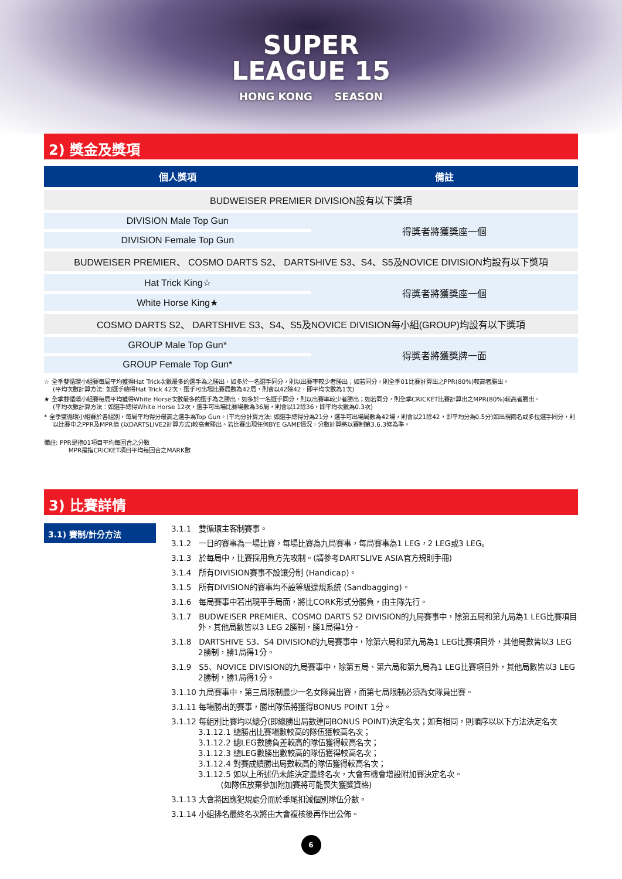SUPER
LEAGUE 15 HONG KONG SEASON
2) 獎金及獎項
| 個人獎項 | 備註 |
| --- | --- |
| BUDWEISER PREMIER DIVISION設有以下獎項 | |
| DIVISION Male Top Gun | 得獎者將獲獎座一個 |
| DIVISION Female Top Gun | |
| BUDWEISER PREMIER、 COSMO DARTS S2、 DARTSHIVE S3、S4、S5及NOVICE DIVISION均設有以下獎項 | |
| Hat Trick King☆ | 得獎者將獲獎座一個 |
| White Horse King★ | |
| COSMO DARTS S2、 DARTSHIVE S3、S4、S5及NOVICE DIVISION每小組(GROUP)均設有以下獎項 | |
| GROUP Male Top Gun* | 得獎者將獲獎牌一面 |
| GROUP Female Top Gun* | |
☆ 全季雙循環小組賽每局平均獲得Hat Trick次數最多的選手為之勝出，如多於一名選手同分，則以出賽率較少者勝出；如若同分，則全季01比賽計算出之PPR(80%)較高者勝出。
(平均次數計算方法: 如選手總得Hat Trick 42次，選手可出場比賽局數為42局，則會以42除42，即平均次數為1次)
★ 全季雙循環小組賽每局平均獲得White Horse次數最多的選手為之勝出，如多於一名選手同分，則以出賽率較少者勝出；如若同分，則全季CRICKET比賽計算出之MPR(80%)較高者勝出。
(平均次數計算方法：如選手總得White Horse 12次，選手可出場比賽場數為36局，則會以12除36，即平均次數為0.3次)
* 全季雙循環小組賽於各組別，每局平均得分最高之選手為Top Gun。(平均分計算方法: 如選手總得分為21分，選手可出場局數為42場，則會以21除42，即平均分為0.5分)如出現兩名或多位選手同分，則以比賽中之PPR及MPR值 (以DARTSLIVE2計算方式)較高者勝出。若比賽出現任何BYE GAME情況，分數計算將以賽制第3.6.3條為準。
備註: PPR是指01項目平均每回合之分數
MPR是指CRICKET項目平均每回合之MARK數
3) 比賽詳情
3.1) 賽制/計分方法
3.1.1 雙循環主客制賽事。
3.1.2 一日的賽事為一場比賽，每場比賽為九局賽事，每局賽事為1 LEG，2 LEG或3 LEG。
3.1.3 於每局中，比賽採用負方先攻制。(請參考DARTSLIVE ASIA官方規則手冊)
3.1.4 所有DIVISION賽事不設讓分制 (Handicap)。
3.1.5 所有DIVISION的賽事均不設等級違規系統 (Sandbagging)。
3.1.6 每局賽事中若出現平手局面，將比CORK形式分勝負，由主隊先行。
3.1.7 BUDWEISER PREMIER、COSMO DARTS S2 DIVISION的九局賽事中，除第五局和第九局為1 LEG比賽項目外，其他局數皆以3 LEG 2勝制，勝1局得1分。
3.1.8 DARTSHIVE S3、S4 DIVISION的九局賽事中，除第六局和第九局為1 LEG比賽項目外，其他局數皆以3 LEG 2勝制，勝1局得1分。
3.1.9 S5、NOVICE DIVISION的九局賽事中，除第五局、第六局和第九局為1 LEG比賽項目外，其他局數皆以3 LEG 2勝制，勝1局得1分。
3.1.10 九局賽事中，第三局限制最少一名女隊員出賽，而第七局限制必須為女隊員出賽。
3.1.11 每場勝出的賽事，勝出隊伍將獲得BONUS POINT 1分。
3.1.12 每組別比賽均以總分(即總勝出局數連同BONUS POINT)決定名次；如有相同，則順序以以下方法決定名次
3.1.12.1 總勝出比賽場數較高的隊伍獲較高名次；
3.1.12.2 總LEG數勝負差較高的隊伍獲得較高名次；
3.1.12.3 總LEG數勝出數較高的隊伍獲得較高名次；
3.1.12.4 對賽成績勝出局數較高的隊伍獲得較高名次；
3.1.12.5 如以上所述仍未能決定最終名次，大會有機會增設附加賽決定名次。
(如隊伍放棄參加附加賽將可能喪失獲獎資格)
3.1.13 大會將因應犯規處分而於季尾扣減個別隊伍分數。
3.1.14 小組排名最終名次將由大會複核後再作出公佈。
6